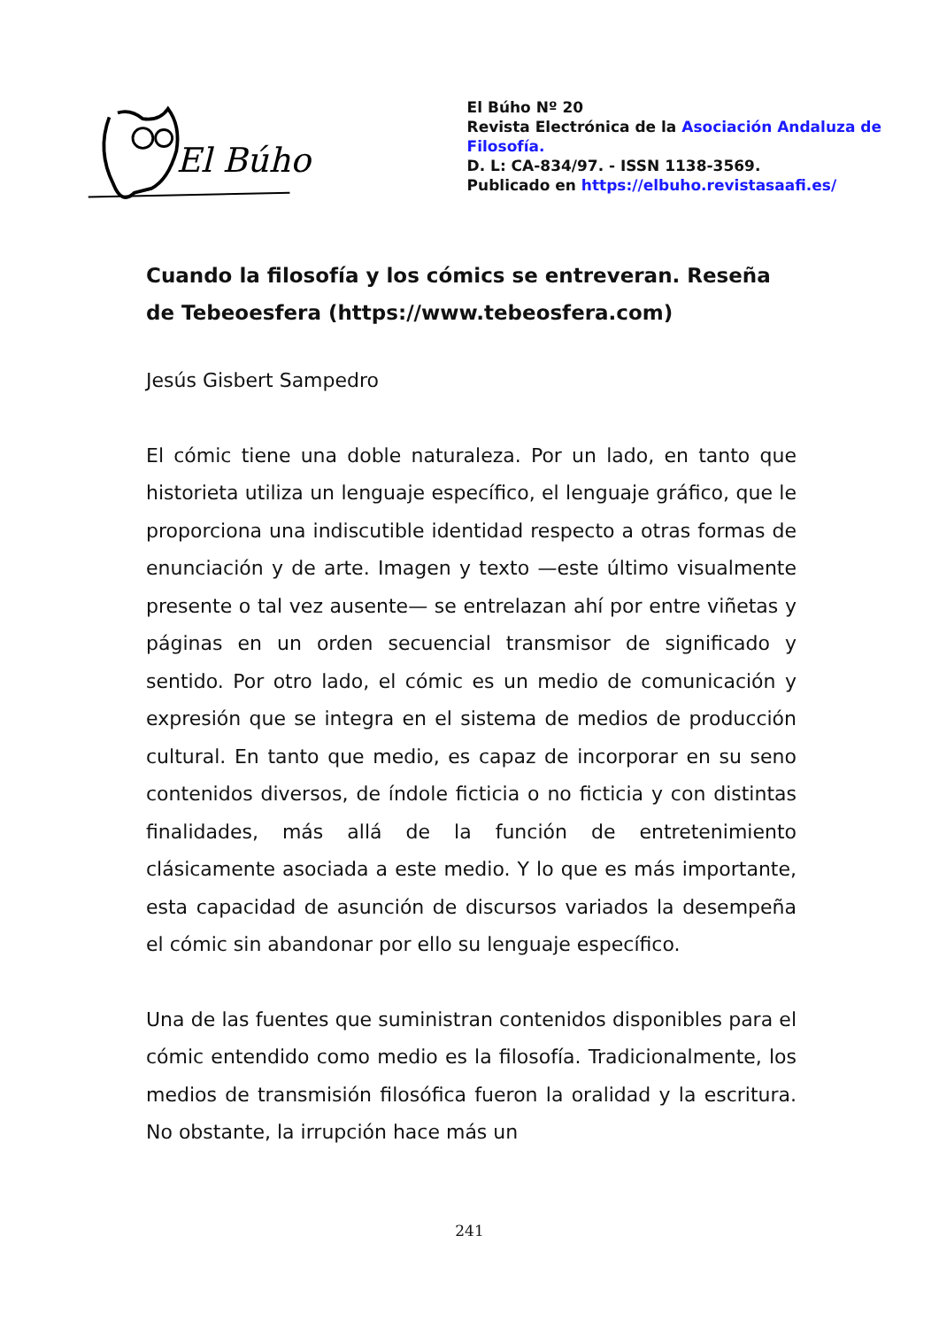El Búho
El Búho Nº 20
Revista Electrónica de la Asociación Andaluza de Filosofía.
D. L: CA-834/97. - ISSN 1138-3569.
Publicado en https://elbuho.revistasaafi.es/
Cuando la filosofía y los cómics se entreveran. Reseña de Tebeoesfera (https://www.tebeosfera.com)
Jesús Gisbert Sampedro
El cómic tiene una doble naturaleza. Por un lado, en tanto que historieta utiliza un lenguaje específico, el lenguaje gráfico, que le proporciona una indiscutible identidad respecto a otras formas de enunciación y de arte. Imagen y texto —este último visualmente presente o tal vez ausente— se entrelazan ahí por entre viñetas y páginas en un orden secuencial transmisor de significado y sentido. Por otro lado, el cómic es un medio de comunicación y expresión que se integra en el sistema de medios de producción cultural. En tanto que medio, es capaz de incorporar en su seno contenidos diversos, de índole ficticia o no ficticia y con distintas finalidades, más allá de la función de entretenimiento clásicamente asociada a este medio. Y lo que es más importante, esta capacidad de asunción de discursos variados la desempeña el cómic sin abandonar por ello su lenguaje específico.
Una de las fuentes que suministran contenidos disponibles para el cómic entendido como medio es la filosofía. Tradicionalmente, los medios de transmisión filosófica fueron la oralidad y la escritura. No obstante, la irrupción hace más un
241